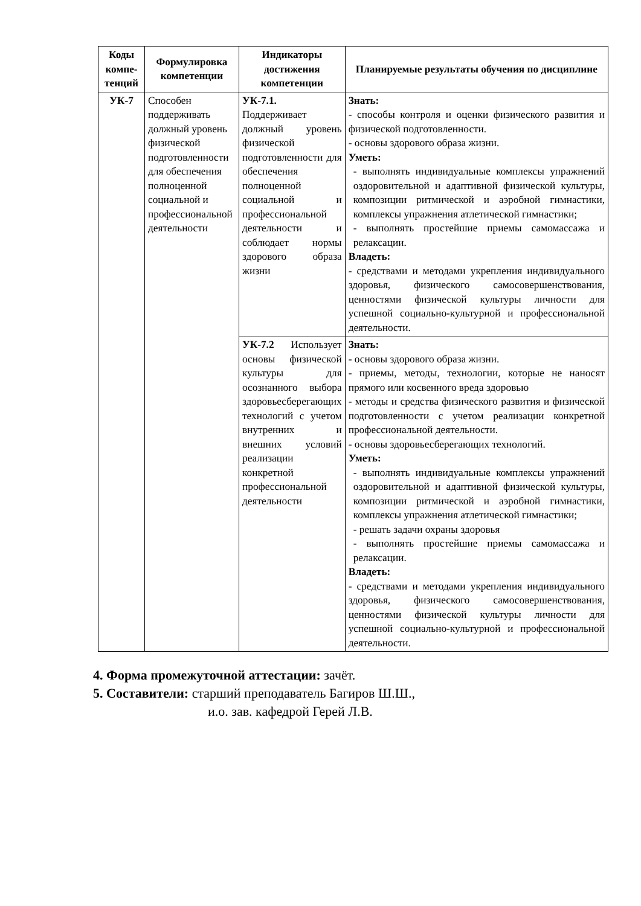| Коды компе-тенций | Формулировка компетенции | Индикаторы достижения компетенции | Планируемые результаты обучения по дисциплине |
| --- | --- | --- | --- |
| УК-7 | Способен поддерживать должный уровень физической подготовленности для обеспечения полноценной социальной и профессиональной деятельности | УК-7.1. Поддерживает должный уровень физической подготовленности для обеспечения полноценной социальной и профессиональной деятельности и соблюдает нормы здорового образа жизни | Знать: - способы контроля и оценки физического развития и физической подготовленности. - основы здорового образа жизни. Уметь: - выполнять индивидуальные комплексы упражнений оздоровительной и адаптивной физической культуры, композиции ритмической и аэробной гимнастики, комплексы упражнения атлетической гимнастики; - выполнять простейшие приемы самомассажа и релаксации. Владеть: - средствами и методами укрепления индивидуального здоровья, физического самосовершенствования, ценностями физической культуры личности для успешной социально-культурной и профессиональной деятельности. |
| | | УК-7.2 Использует основы физической культуры для осознанного выбора здоровьесберегающих технологий с учетом внутренних и внешних условий реализации конкретной профессиональной деятельности | Знать: - основы здорового образа жизни. - приемы, методы, технологии, которые не наносят прямого или косвенного вреда здоровью - методы и средства физического развития и физической подготовленности с учетом реализации конкретной профессиональной деятельности. - основы здоровьесберегающих технологий. Уметь: - выполнять индивидуальные комплексы упражнений оздоровительной и адаптивной физической культуры, композиции ритмической и аэробной гимнастики, комплексы упражнения атлетической гимнастики; - решать задачи охраны здоровья - выполнять простейшие приемы самомассажа и релаксации. Владеть: - средствами и методами укрепления индивидуального здоровья, физического самосовершенствования, ценностями физической культуры личности для успешной социально-культурной и профессиональной деятельности. |
4. Форма промежуточной аттестации: зачёт.
5. Составители: старший преподаватель Багиров Ш.Ш.,
и.о. зав. кафедрой Герей Л.В.